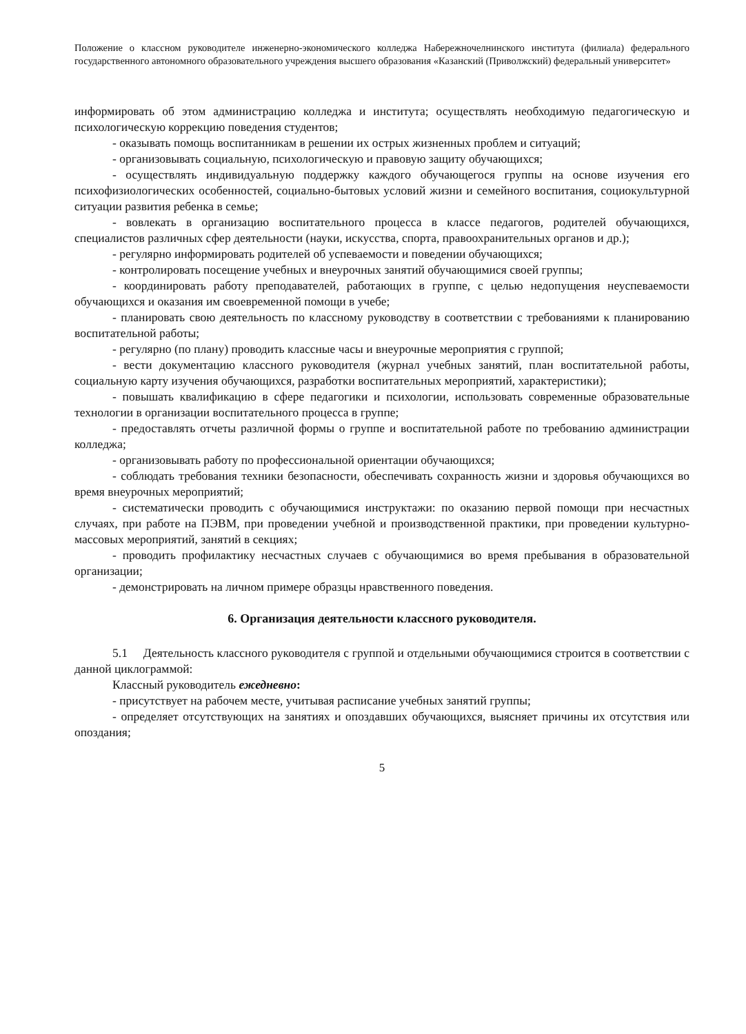Положение о классном руководителе инженерно-экономического колледжа Набережночелнинского института (филиала) федерального государственного автономного образовательного учреждения высшего образования «Казанский (Приволжский) федеральный университет»
информировать об этом администрацию колледжа и института; осуществлять необходимую педагогическую и психологическую коррекцию поведения студентов;
- оказывать помощь воспитанникам в решении их острых жизненных проблем и ситуаций;
- организовывать социальную, психологическую и правовую защиту обучающихся;
- осуществлять индивидуальную поддержку каждого обучающегося группы на основе изучения его психофизиологических особенностей, социально-бытовых условий жизни и семейного воспитания, социокультурной ситуации развития ребенка в семье;
- вовлекать в организацию воспитательного процесса в классе педагогов, родителей обучающихся, специалистов различных сфер деятельности (науки, искусства, спорта, правоохранительных органов и др.);
- регулярно информировать родителей об успеваемости и поведении обучающихся;
- контролировать посещение учебных и внеурочных занятий обучающимися своей группы;
- координировать работу преподавателей, работающих в группе, с целью недопущения неуспеваемости обучающихся и оказания им своевременной помощи в учебе;
- планировать свою деятельность по классному руководству в соответствии с требованиями к планированию воспитательной работы;
- регулярно (по плану) проводить классные часы и внеурочные мероприятия с группой;
- вести документацию классного руководителя (журнал учебных занятий, план воспитательной работы, социальную карту изучения обучающихся, разработки воспитательных мероприятий, характеристики);
- повышать квалификацию в сфере педагогики и психологии, использовать современные образовательные технологии в организации воспитательного процесса в группе;
- предоставлять отчеты различной формы о группе и воспитательной работе по требованию администрации колледжа;
- организовывать работу по профессиональной ориентации обучающихся;
- соблюдать требования техники безопасности, обеспечивать сохранность жизни и здоровья обучающихся во время внеурочных мероприятий;
- систематически проводить с обучающимися инструктажи: по оказанию первой помощи при несчастных случаях, при работе на ПЭВМ, при проведении учебной и производственной практики, при проведении культурно-массовых мероприятий, занятий в секциях;
- проводить профилактику несчастных случаев с обучающимися во время пребывания в образовательной организации;
- демонстрировать на личном примере образцы нравственного поведения.
6. Организация деятельности классного руководителя.
5.1 Деятельность классного руководителя с группой и отдельными обучающимися строится в соответствии с данной циклограммой:
Классный руководитель ежедневно:
- присутствует на рабочем месте, учитывая расписание учебных занятий группы;
- определяет отсутствующих на занятиях и опоздавших обучающихся, выясняет причины их отсутствия или опоздания;
5